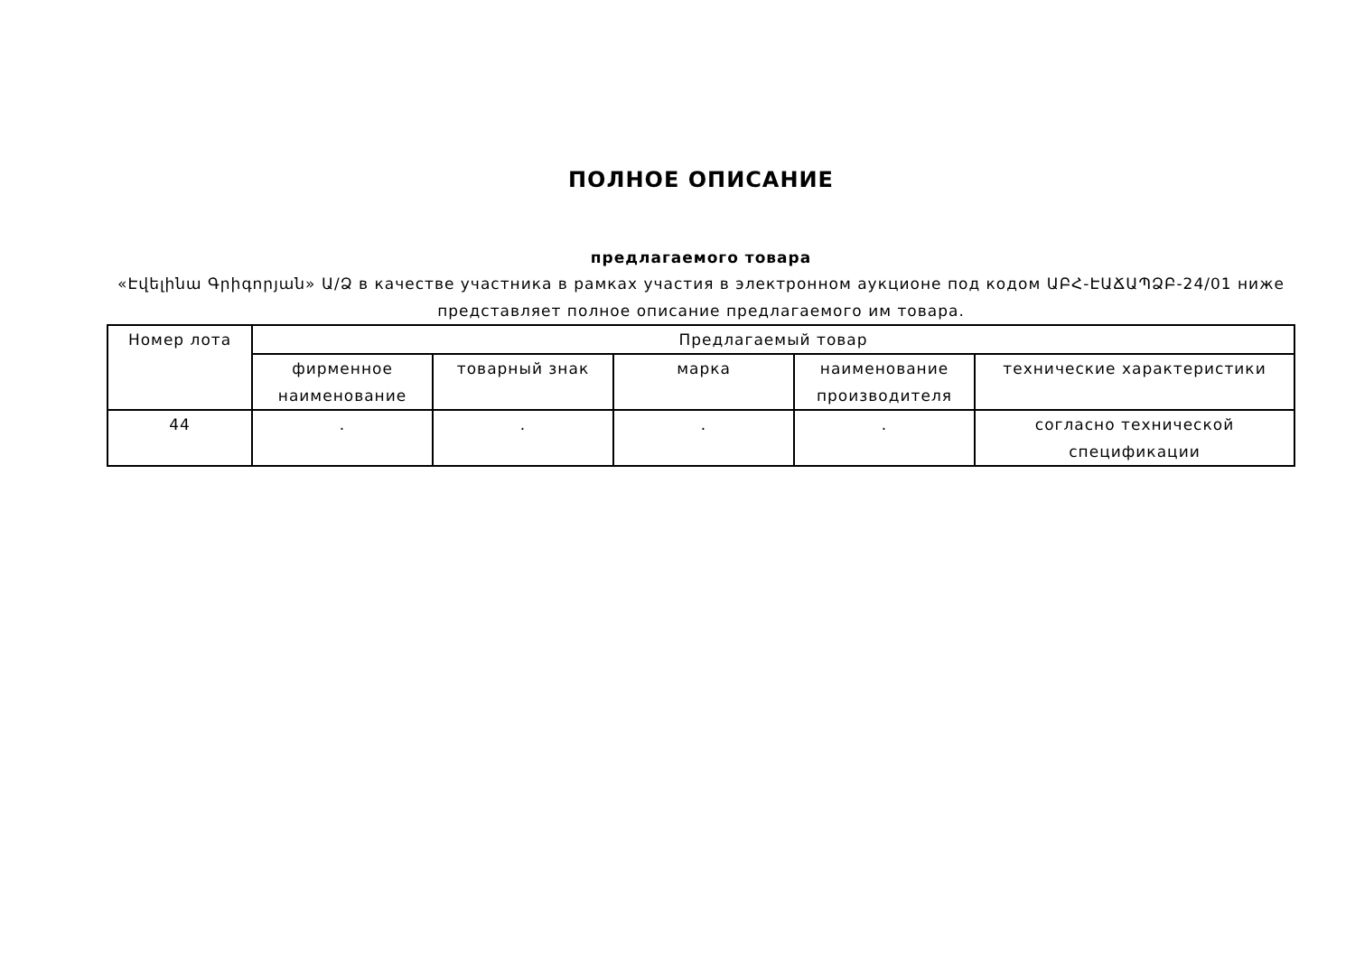ПОЛНОЕ ОПИСАНИЕ
предлагаемого товара
«Էվելինա Գրիգորյան» Ա/Ձ в качестве участника в рамках участия в электронном аукционе под кодом ԱԲՀ-ԷԱՃԱՊՁԲ-24/01 ниже представляет полное описание предлагаемого им товара.
| Номер лота | Предлагаемый товар | | | | |
| --- | --- | --- | --- | --- | --- |
| | фирменное наименование | товарный знак | марка | наименование производителя | технические характеристики |
| 44 | . | . | . | . | согласно технической спецификации |